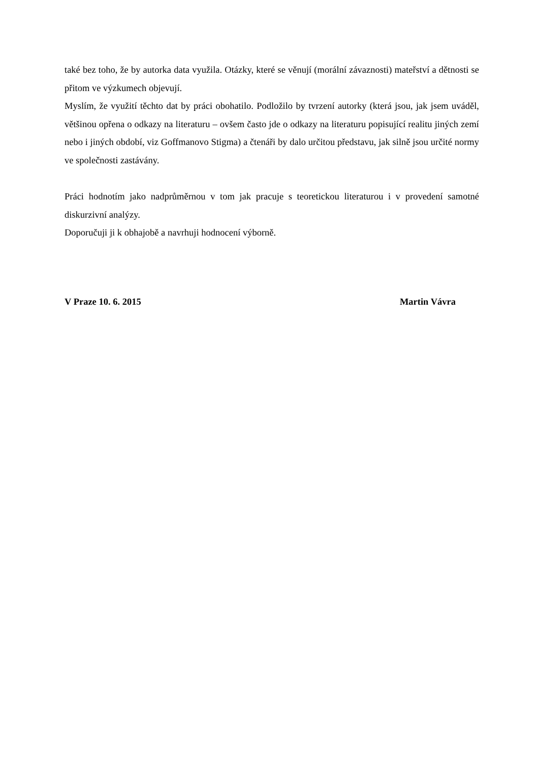také bez toho, že by autorka data využila. Otázky, které se věnují (morální závaznosti) mateřství a dětnosti se přitom ve výzkumech objevují.
Myslím, že využití těchto dat by práci obohatilo. Podložilo by tvrzení autorky (která jsou, jak jsem uváděl, většinou opřena o odkazy na literaturu – ovšem často jde o odkazy na literaturu popisující realitu jiných zemí nebo i jiných období, viz Goffmanovo Stigma) a čtenáři by dalo určitou představu, jak silně jsou určité normy ve společnosti zastávány.
Práci hodnotím jako nadprůměrnou v tom jak pracuje s teoretickou literaturou i v provedení samotné diskurzivní analýzy.
Doporučuji ji k obhajobě a navrhuji hodnocení výborně.
V Praze 10. 6. 2015 Martin Vávra